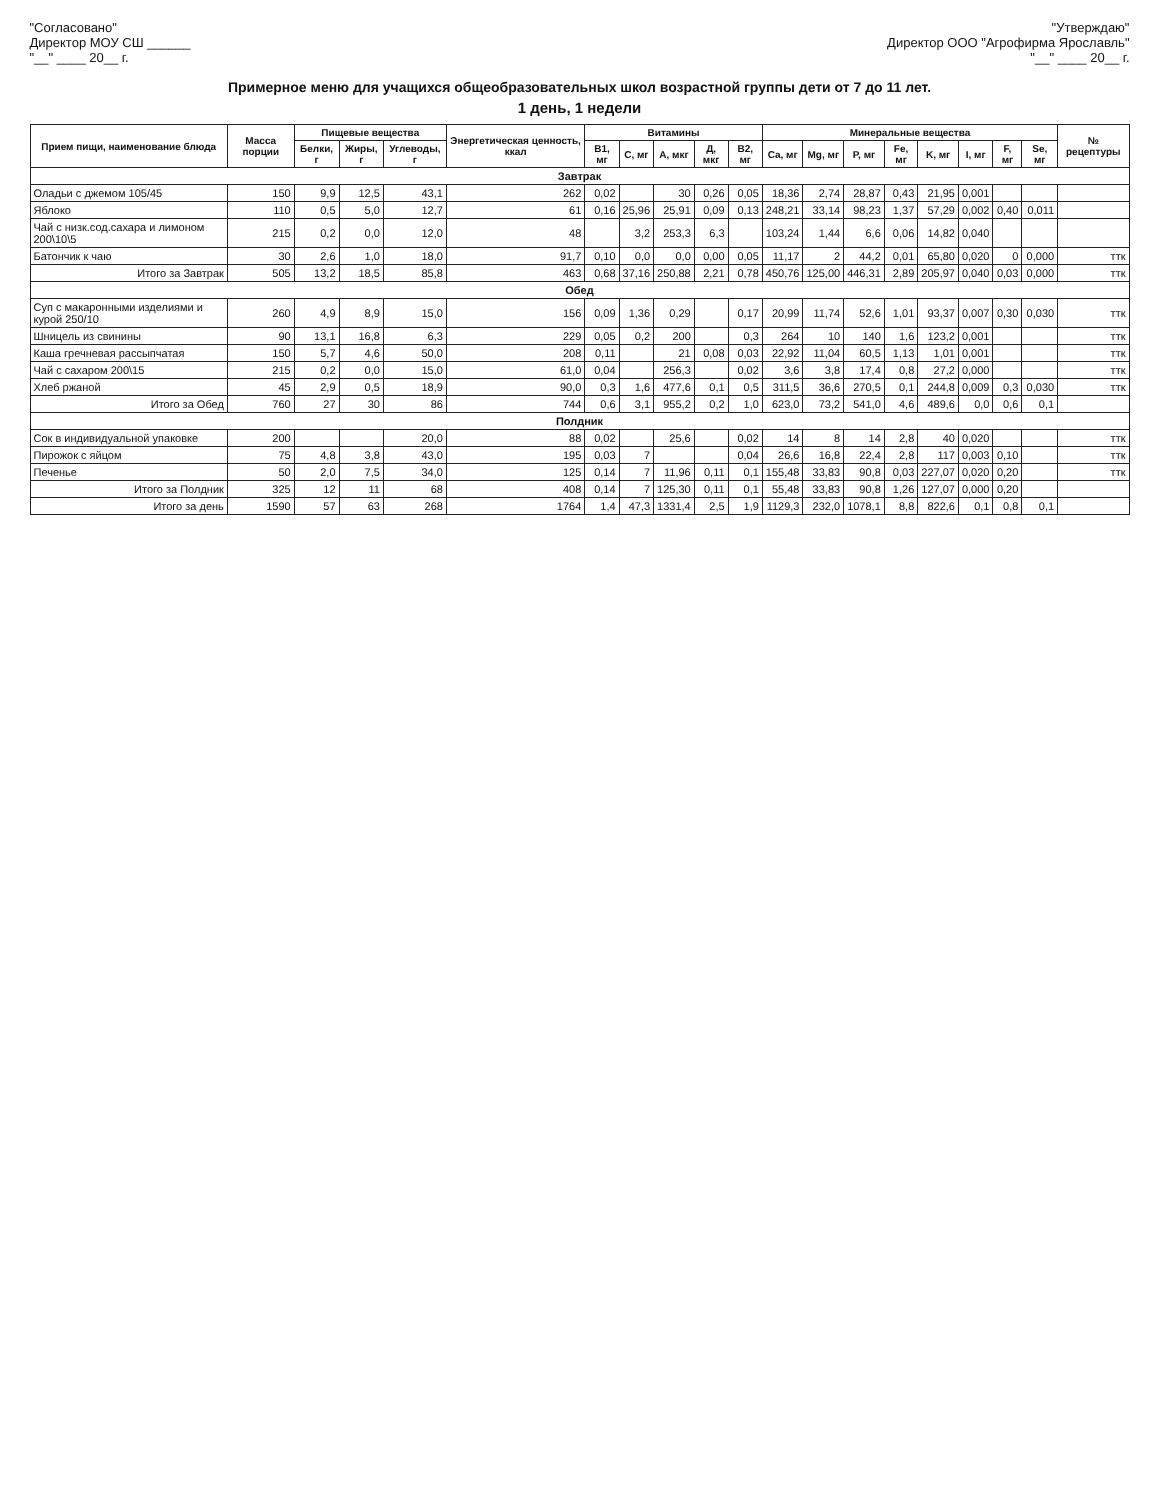"Согласовано"
Директор МОУ СШ ______
"__" ____ 20__ г.
"Утверждаю"
Директор ООО "Агрофирма Ярославль"
"__" ____ 20__ г.
Примерное меню для учащихся общеобразовательных школ возрастной группы дети от 7 до 11 лет.
1 день, 1 недели
| Прием пищи, наименование блюда | Масса порции | Пищевые вещества | | | Энергетическая ценность, ккал | Витамины | | | | | Минеральные вещества | | | | | | | | № рецептуры |
| --- | --- | --- | --- | --- | --- | --- | --- | --- | --- | --- | --- | --- | --- | --- | --- | --- | --- | --- | --- |
| | | Белки, г | Жиры, г | Углеводы, г | | B1, мг | C, мг | A, мкг | Д, мкг | B2, мг | Ca, мг | Mg, мг | P, мг | Fe, мг | K, мг | I, мг | F, мг | Se, мг | |
| Завтрак | | | | | | | | | | | | | | | | | | | |
| Оладьи с джемом 105/45 | 150 | 9,9 | 12,5 | 43,1 | 262 | 0,02 | | 30 | 0,26 | 0,05 | 18,36 | 2,74 | 28,87 | 0,43 | 21,95 | 0,001 | | | |
| Яблоко | 110 | 0,5 | 5,0 | 12,7 | 61 | 0,16 | 25,96 | 25,91 | 0,09 | 0,13 | 248,21 | 33,14 | 98,23 | 1,37 | 57,29 | 0,002 | 0,40 | 0,011 | |
| Чай с низк.сод.сахара и лимоном 200\10\5 | 215 | 0,2 | 0,0 | 12,0 | 48 | | 3,2 | 253,3 | 6,3 | | 103,24 | 1,44 | 6,6 | 0,06 | 14,82 | 0,040 | | | |
| Батончик к чаю | 30 | 2,6 | 1,0 | 18,0 | 91,7 | 0,10 | 0,0 | 0,0 | 0,00 | 0,05 | 11,17 | 2 | 44,2 | 0,01 | 65,80 | 0,020 | 0 | 0,000 | ттк |
| Итого за Завтрак | 505 | 13,2 | 18,5 | 85,8 | 463 | 0,68 | 37,16 | 250,88 | 2,21 | 0,78 | 450,76 | 125,00 | 446,31 | 2,89 | 205,97 | 0,040 | 0,03 | 0,000 | ттк |
| Обед | | | | | | | | | | | | | | | | | | | |
| Суп с макаронными изделиями и курой 250/10 | 260 | 4,9 | 8,9 | 15,0 | 156 | 0,09 | 1,36 | 0,29 | | 0,17 | 20,99 | 11,74 | 52,6 | 1,01 | 93,37 | 0,007 | 0,30 | 0,030 | ттк |
| Шницель из свинины | 90 | 13,1 | 16,8 | 6,3 | 229 | 0,05 | 0,2 | 200 | | 0,3 | 264 | 10 | 140 | 1,6 | 123,2 | 0,001 | | | ттк |
| Каша гречневая рассыпчатая | 150 | 5,7 | 4,6 | 50,0 | 208 | 0,11 | | 21 | 0,08 | 0,03 | 22,92 | 11,04 | 60,5 | 1,13 | 1,01 | 0,001 | | | ттк |
| Чай с сахаром 200\15 | 215 | 0,2 | 0,0 | 15,0 | 61,0 | 0,04 | | 256,3 | | 0,02 | 3,6 | 3,8 | 17,4 | 0,8 | 27,2 | 0,000 | | | ттк |
| Хлеб ржаной | 45 | 2,9 | 0,5 | 18,9 | 90,0 | 0,3 | 1,6 | 477,6 | 0,1 | 0,5 | 311,5 | 36,6 | 270,5 | 0,1 | 244,8 | 0,009 | 0,3 | 0,030 | ттк |
| Итого за Обед | 760 | 27 | 30 | 86 | 744 | 0,6 | 3,1 | 955,2 | 0,2 | 1,0 | 623,0 | 73,2 | 541,0 | 4,6 | 489,6 | 0,0 | 0,6 | 0,1 | |
| Полдник | | | | | | | | | | | | | | | | | | | |
| Сок в индивидуальной упаковке | 200 | | | 20,0 | 88 | 0,02 | | 25,6 | | 0,02 | 14 | 8 | 14 | 2,8 | 40 | 0,020 | | | ттк |
| Пирожок с яйцом | 75 | 4,8 | 3,8 | 43,0 | 195 | 0,03 | 7 | | | 0,04 | 26,6 | 16,8 | 22,4 | 2,8 | 117 | 0,003 | 0,10 | | ттк |
| Печенье | 50 | 2,0 | 7,5 | 34,0 | 125 | 0,14 | 7 | 11,96 | 0,11 | 0,1 | 155,48 | 33,83 | 90,8 | 0,03 | 227,07 | 0,020 | 0,20 | | ттк |
| Итого за Полдник | 325 | 12 | 11 | 68 | 408 | 0,14 | 7 | 125,30 | 0,11 | 0,1 | 55,48 | 33,83 | 90,8 | 1,26 | 127,07 | 0,000 | 0,20 | | |
| Итого за день | 1590 | 57 | 63 | 268 | 1764 | 1,4 | 47,3 | 1331,4 | 2,5 | 1,9 | 1129,3 | 232,0 | 1078,1 | 8,8 | 822,6 | 0,1 | 0,8 | 0,1 | |